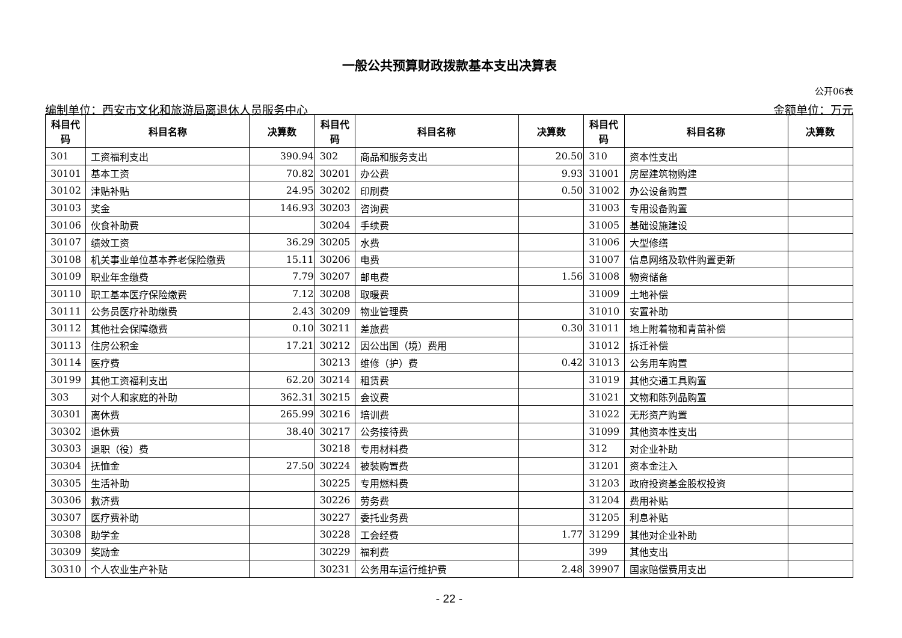一般公共预算财政拨款基本支出决算表
公开06表
编制单位：西安市文化和旅游局离退休人员服务中心 金额单位：万元
| 科目代 码 | 科目名称 | 决算数 | 科目代 码 | 科目名称 | 决算数 | 科目代 码 | 科目名称 | 决算数 |
| --- | --- | --- | --- | --- | --- | --- | --- | --- |
| 301 | 工资福利支出 | 390.94 | 302 | 商品和服务支出 | 20.50 | 310 | 资本性支出 | |
| 30101 | 基本工资 | 70.82 | 30201 | 办公费 | 9.93 | 31001 | 房屋建筑物购建 | |
| 30102 | 津贴补贴 | 24.95 | 30202 | 印刷费 | 0.50 | 31002 | 办公设备购置 | |
| 30103 | 奖金 | 146.93 | 30203 | 咨询费 | | 31003 | 专用设备购置 | |
| 30106 | 伙食补助费 | | 30204 | 手续费 | | 31005 | 基础设施建设 | |
| 30107 | 绩效工资 | 36.29 | 30205 | 水费 | | 31006 | 大型修缮 | |
| 30108 | 机关事业单位基本养老保险缴费 | 15.11 | 30206 | 电费 | | 31007 | 信息网络及软件购置更新 | |
| 30109 | 职业年金缴费 | 7.79 | 30207 | 邮电费 | 1.56 | 31008 | 物资储备 | |
| 30110 | 职工基本医疗保险缴费 | 7.12 | 30208 | 取暖费 | | 31009 | 土地补偿 | |
| 30111 | 公务员医疗补助缴费 | 2.43 | 30209 | 物业管理费 | | 31010 | 安置补助 | |
| 30112 | 其他社会保障缴费 | 0.10 | 30211 | 差旅费 | 0.30 | 31011 | 地上附着物和青苗补偿 | |
| 30113 | 住房公积金 | 17.21 | 30212 | 因公出国（境）费用 | | 31012 | 拆迁补偿 | |
| 30114 | 医疗费 | | 30213 | 维修（护）费 | 0.42 | 31013 | 公务用车购置 | |
| 30199 | 其他工资福利支出 | 62.20 | 30214 | 租赁费 | | 31019 | 其他交通工具购置 | |
| 303 | 对个人和家庭的补助 | 362.31 | 30215 | 会议费 | | 31021 | 文物和陈列品购置 | |
| 30301 | 离休费 | 265.99 | 30216 | 培训费 | | 31022 | 无形资产购置 | |
| 30302 | 退休费 | 38.40 | 30217 | 公务接待费 | | 31099 | 其他资本性支出 | |
| 30303 | 退职（役）费 | | 30218 | 专用材料费 | | 312 | 对企业补助 | |
| 30304 | 抚恤金 | 27.50 | 30224 | 被装购置费 | | 31201 | 资本金注入 | |
| 30305 | 生活补助 | | 30225 | 专用燃料费 | | 31203 | 政府投资基金股权投资 | |
| 30306 | 救济费 | | 30226 | 劳务费 | | 31204 | 费用补贴 | |
| 30307 | 医疗费补助 | | 30227 | 委托业务费 | | 31205 | 利息补贴 | |
| 30308 | 助学金 | | 30228 | 工会经费 | 1.77 | 31299 | 其他对企业补助 | |
| 30309 | 奖励金 | | 30229 | 福利费 | | 399 | 其他支出 | |
| 30310 | 个人农业生产补贴 | | 30231 | 公务用车运行维护费 | 2.48 | 39907 | 国家赔偿费用支出 | |
- 22 -